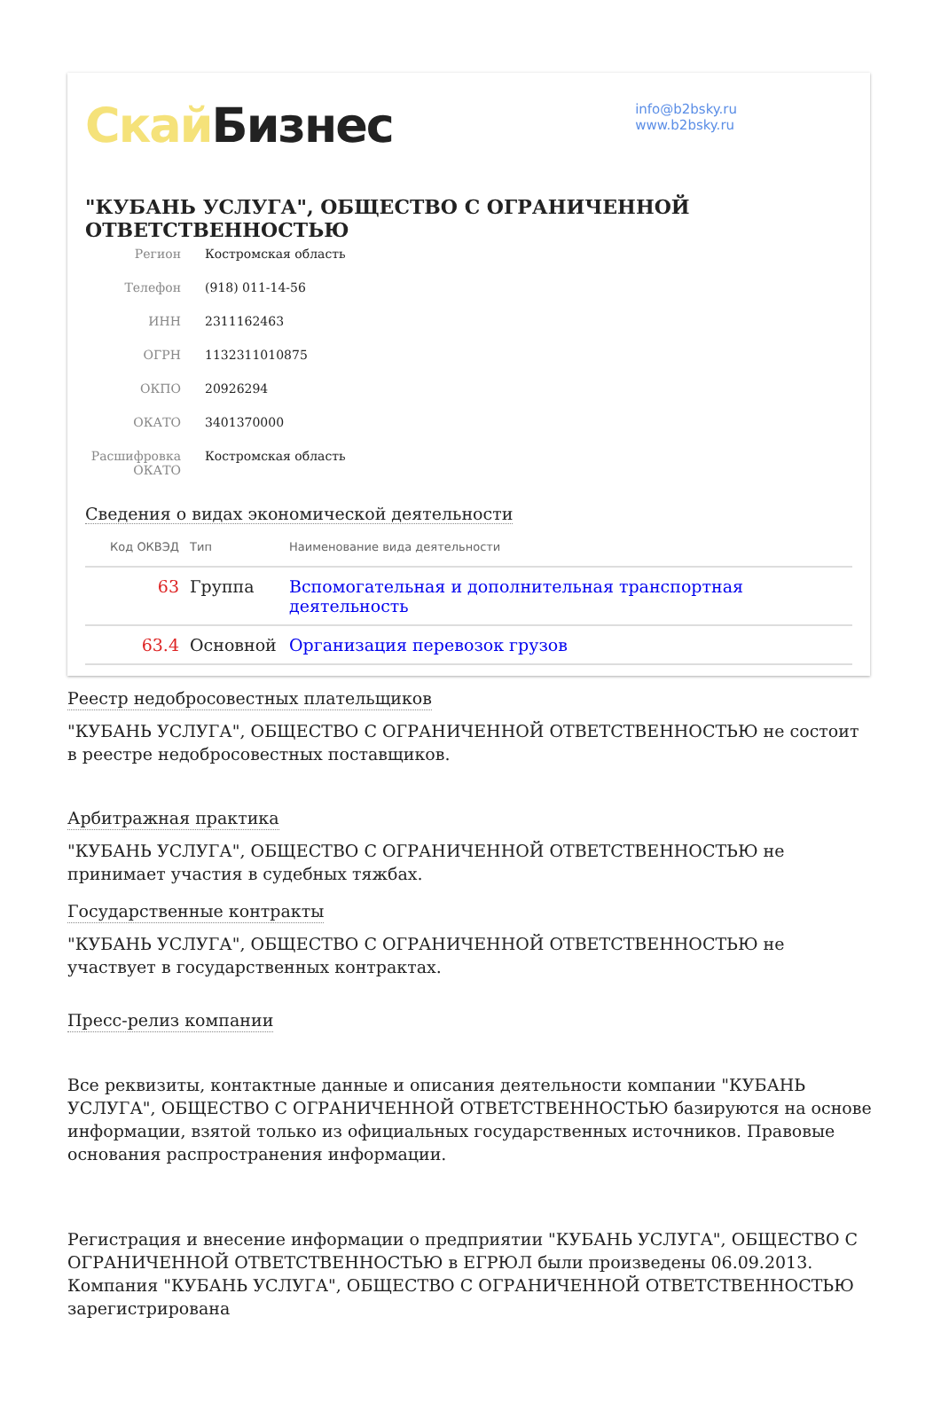Скай Бизнес
info@b2bsky.ru
www.b2bsky.ru
"КУБАНЬ УСЛУГА", ОБЩЕСТВО С ОГРАНИЧЕННОЙ ОТВЕТСТВЕННОСТЬЮ
Регион Костромская область
Телефон (918) 011-14-56
ИНН 2311162463
ОГРН 1132311010875
ОКПО 20926294
ОКАТО 3401370000
Расшифровка ОКАТО Костромская область
Сведения о видах экономической деятельности
| Код ОКВЭД | Тип | Наименование вида деятельности |
| --- | --- | --- |
| 63 | Группа | Вспомогательная и дополнительная транспортная деятельность |
| 63.4 | Основной | Организация перевозок грузов |
Реестр недобросовестных плательщиков
"КУБАНЬ УСЛУГА", ОБЩЕСТВО С ОГРАНИЧЕННОЙ ОТВЕТСТВЕННОСТЬЮ не состоит в реестре недобросовестных поставщиков.
Арбитражная практика
"КУБАНЬ УСЛУГА", ОБЩЕСТВО С ОГРАНИЧЕННОЙ ОТВЕТСТВЕННОСТЬЮ не принимает участия в судебных тяжбах.
Государственные контракты
"КУБАНЬ УСЛУГА", ОБЩЕСТВО С ОГРАНИЧЕННОЙ ОТВЕТСТВЕННОСТЬЮ не участвует в государственных контрактах.
Пресс-релиз компании
Все реквизиты, контактные данные и описания деятельности компании "КУБАНЬ УСЛУГА", ОБЩЕСТВО С ОГРАНИЧЕННОЙ ОТВЕТСТВЕННОСТЬЮ базируются на основе информации, взятой только из официальных государственных источников. Правовые основания распространения информации.
Регистрация и внесение информации о предприятии "КУБАНЬ УСЛУГА", ОБЩЕСТВО С ОГРАНИЧЕННОЙ ОТВЕТСТВЕННОСТЬЮ в ЕГРЮЛ были произведены 06.09.2013. Компания "КУБАНЬ УСЛУГА", ОБЩЕСТВО С ОГРАНИЧЕННОЙ ОТВЕТСТВЕННОСТЬЮ зарегистрирована